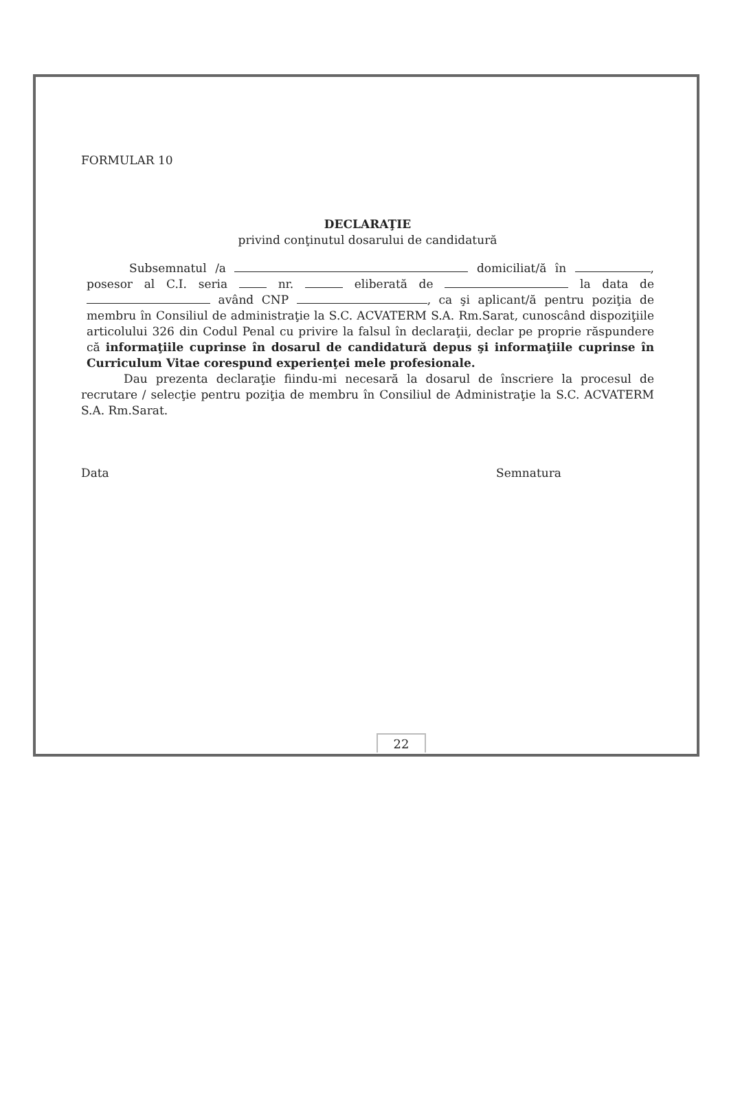FORMULAR 10
DECLARAŢIE
privind conţinutul dosarului de candidatură
Subsemnatul /a domiciliat/ă în , posesor al C.I. seria nr. eliberată de la data de având CNP , ca şi aplicant/ă pentru poziţia de membru în Consiliul de administraţie la S.C. ACVATERM S.A. Rm.Sarat, cunoscând dispoziţiile articolului 326 din Codul Penal cu privire la falsul în declaraţii, declar pe proprie răspundere că informaţiile cuprinse în dosarul de candidatură depus şi informaţiile cuprinse în Curriculum Vitae corespund experienţei mele profesionale.
Dau prezenta declaraţie fiindu-mi necesară la dosarul de înscriere la procesul de recrutare / selecţie pentru poziţia de membru în Consiliul de Administraţie la S.C. ACVATERM S.A. Rm.Sarat.
Data Semnatura
22